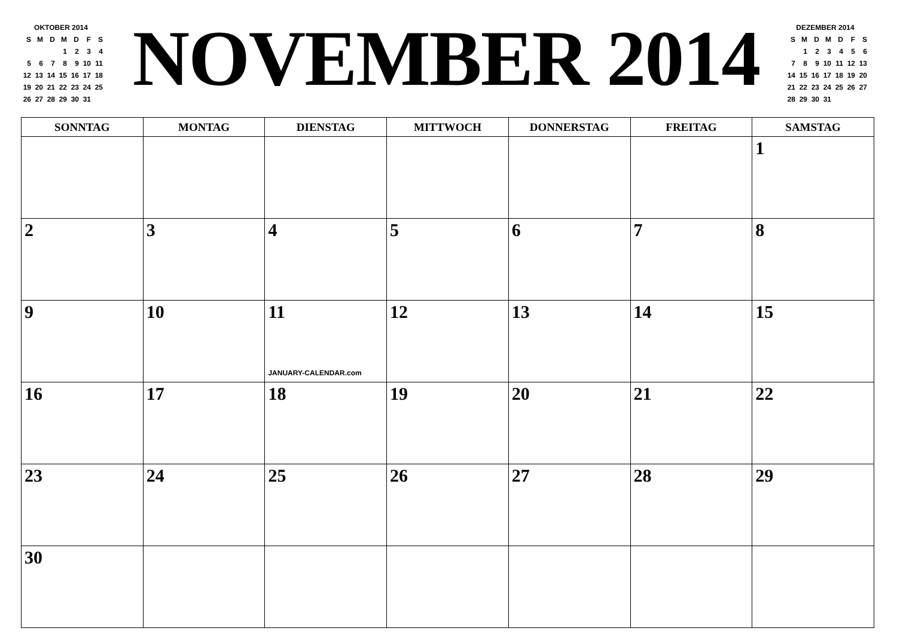| OKTOBER 2014 | | | | | | |
| S | M | D | M | D | F | S |
| | | | 1 | 2 | 3 | 4 |
| 5 | 6 | 7 | 8 | 9 | 10 | 11 |
| 12 | 13 | 14 | 15 | 16 | 17 | 18 |
| 19 | 20 | 21 | 22 | 23 | 24 | 25 |
| 26 | 27 | 28 | 29 | 30 | 31 | |
NOVEMBER 2014
| DEZEMBER 2014 | | | | | | |
| S | M | D | M | D | F | S |
| | 1 | 2 | 3 | 4 | 5 | 6 |
| 7 | 8 | 9 | 10 | 11 | 12 | 13 |
| 14 | 15 | 16 | 17 | 18 | 19 | 20 |
| 21 | 22 | 23 | 24 | 25 | 26 | 27 |
| 28 | 29 | 30 | 31 | | | |
| SONNTAG | MONTAG | DIENSTAG | MITTWOCH | DONNERSTAG | FREITAG | SAMSTAG |
| --- | --- | --- | --- | --- | --- | --- |
| | | | | | | 1 |
| 2 | 3 | 4 | 5 | 6 | 7 | 8 |
| 9 | 10 | 11 JANUARY-CALENDAR.com | 12 | 13 | 14 | 15 |
| 16 | 17 | 18 | 19 | 20 | 21 | 22 |
| 23 | 24 | 25 | 26 | 27 | 28 | 29 |
| 30 | | | | | | |